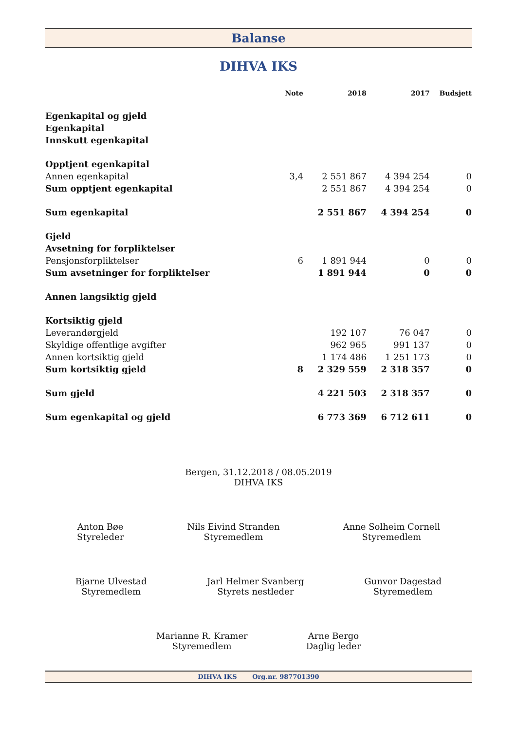Balanse
DIHVA IKS
| | Note | 2018 | 2017 | Budsjett |
| --- | --- | --- | --- | --- |
| Egenkapital og gjeld | | | | |
| Egenkapital | | | | |
| Innskutt egenkapital | | | | |
| Opptjent egenkapital | | | | |
| Annen egenkapital | 3,4 | 2 551 867 | 4 394 254 | 0 |
| Sum opptjent egenkapital | | 2 551 867 | 4 394 254 | 0 |
| Sum egenkapital | | 2 551 867 | 4 394 254 | 0 |
| Gjeld | | | | |
| Avsetning for forpliktelser | | | | |
| Pensjonsforpliktelser | 6 | 1 891 944 | 0 | 0 |
| Sum avsetninger for forpliktelser | | 1 891 944 | 0 | 0 |
| Annen langsiktig gjeld | | | | |
| Kortsiktig gjeld | | | | |
| Leverandørgjeld | | 192 107 | 76 047 | 0 |
| Skyldige offentlige avgifter | | 962 965 | 991 137 | 0 |
| Annen kortsiktig gjeld | | 1 174 486 | 1 251 173 | 0 |
| Sum kortsiktig gjeld | 8 | 2 329 559 | 2 318 357 | 0 |
| Sum gjeld | | 4 221 503 | 2 318 357 | 0 |
| Sum egenkapital og gjeld | | 6 773 369 | 6 712 611 | 0 |
Bergen, 31.12.2018 / 08.05.2019
DIHVA IKS
Anton Bøe
Styreleder
Nils Eivind Stranden
Styremedlem
Anne Solheim Cornell
Styremedlem
Bjarne Ulvestad
Styremedlem
Jarl Helmer Svanberg
Styrets nestleder
Gunvor Dagestad
Styremedlem
Marianne R. Kramer
Styremedlem
Arne Bergo
Daglig leder
DIHVA IKS Org.nr. 987701390